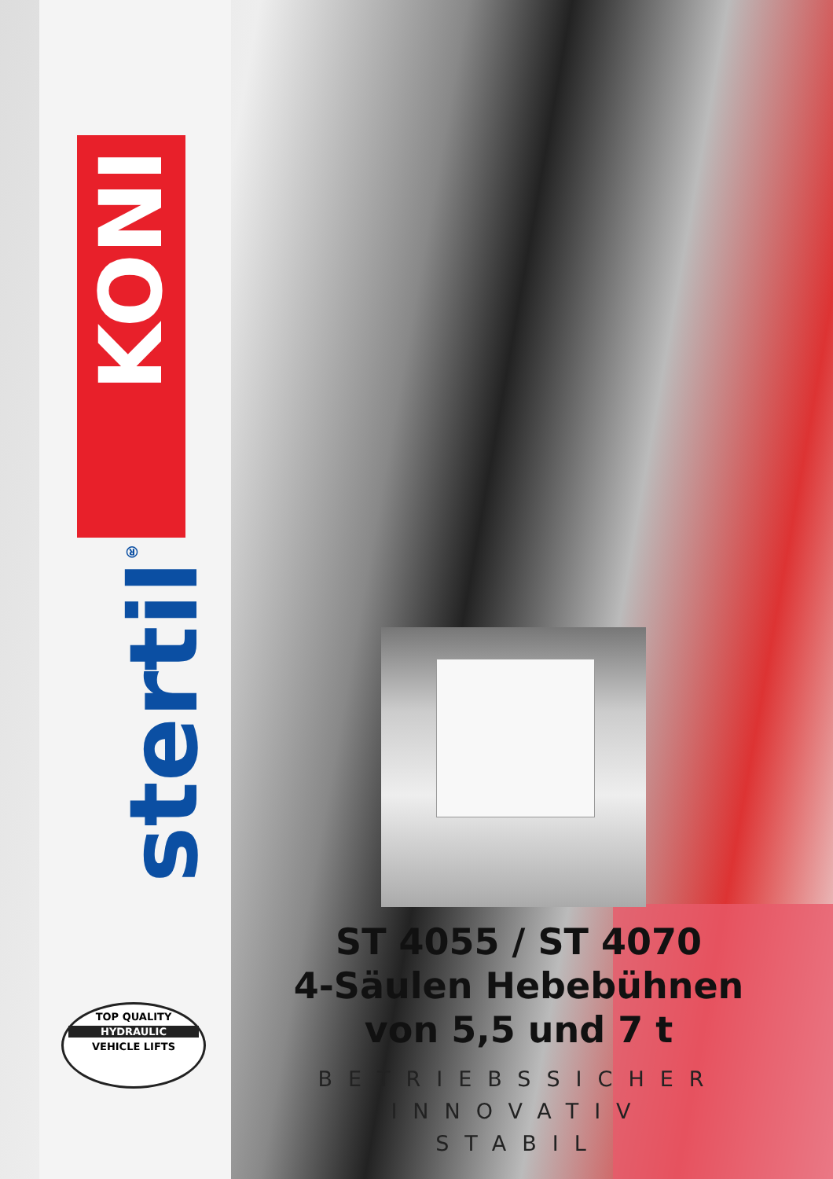KONI
stertil<sup>®</sup>
TOP QUALITY
HYDRAULIC
VEHICLE LIFTS
ST 4055 / ST 4070
4-Säulen Hebebühnen
von 5,5 und 7 t
BETRIEBSSICHER
INNOVATIV
STABIL